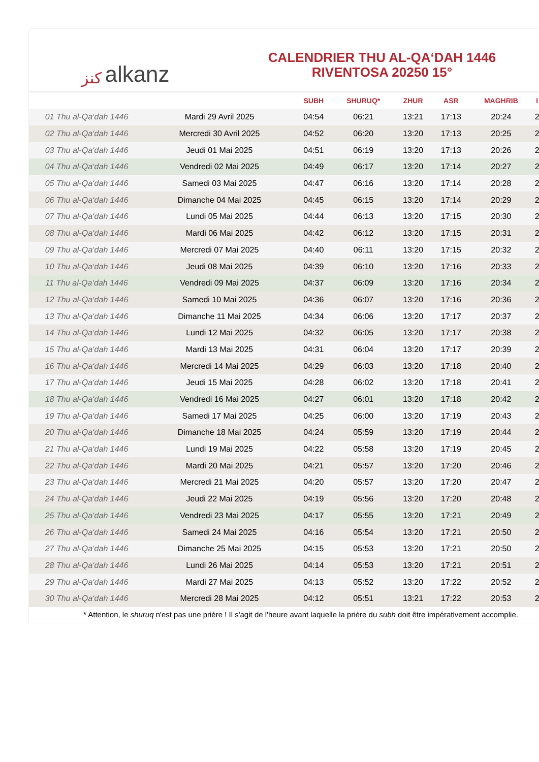ﻛﻨﺰ alkanz
CALENDRIER THU AL-QA‘DAH 1446
RIVENTOSA 20250 15°
| | | SUBH | SHURUQ* | ZHUR | ASR | MAGHRIB | I |
| --- | --- | --- | --- | --- | --- | --- | --- |
| 01 Thu al-Qa‘dah 1446 | Mardi 29 Avril 2025 | 04:54 | 06:21 | 13:21 | 17:13 | 20:24 | 2 |
| 02 Thu al-Qa‘dah 1446 | Mercredi 30 Avril 2025 | 04:52 | 06:20 | 13:20 | 17:13 | 20:25 | 2 |
| 03 Thu al-Qa‘dah 1446 | Jeudi 01 Mai 2025 | 04:51 | 06:19 | 13:20 | 17:13 | 20:26 | 2 |
| 04 Thu al-Qa‘dah 1446 | Vendredi 02 Mai 2025 | 04:49 | 06:17 | 13:20 | 17:14 | 20:27 | 2 |
| 05 Thu al-Qa‘dah 1446 | Samedi 03 Mai 2025 | 04:47 | 06:16 | 13:20 | 17:14 | 20:28 | 2 |
| 06 Thu al-Qa‘dah 1446 | Dimanche 04 Mai 2025 | 04:45 | 06:15 | 13:20 | 17:14 | 20:29 | 2 |
| 07 Thu al-Qa‘dah 1446 | Lundi 05 Mai 2025 | 04:44 | 06:13 | 13:20 | 17:15 | 20:30 | 2 |
| 08 Thu al-Qa‘dah 1446 | Mardi 06 Mai 2025 | 04:42 | 06:12 | 13:20 | 17:15 | 20:31 | 2 |
| 09 Thu al-Qa‘dah 1446 | Mercredi 07 Mai 2025 | 04:40 | 06:11 | 13:20 | 17:15 | 20:32 | 2 |
| 10 Thu al-Qa‘dah 1446 | Jeudi 08 Mai 2025 | 04:39 | 06:10 | 13:20 | 17:16 | 20:33 | 2 |
| 11 Thu al-Qa‘dah 1446 | Vendredi 09 Mai 2025 | 04:37 | 06:09 | 13:20 | 17:16 | 20:34 | 2 |
| 12 Thu al-Qa‘dah 1446 | Samedi 10 Mai 2025 | 04:36 | 06:07 | 13:20 | 17:16 | 20:36 | 2 |
| 13 Thu al-Qa‘dah 1446 | Dimanche 11 Mai 2025 | 04:34 | 06:06 | 13:20 | 17:17 | 20:37 | 2 |
| 14 Thu al-Qa‘dah 1446 | Lundi 12 Mai 2025 | 04:32 | 06:05 | 13:20 | 17:17 | 20:38 | 2 |
| 15 Thu al-Qa‘dah 1446 | Mardi 13 Mai 2025 | 04:31 | 06:04 | 13:20 | 17:17 | 20:39 | 2 |
| 16 Thu al-Qa‘dah 1446 | Mercredi 14 Mai 2025 | 04:29 | 06:03 | 13:20 | 17:18 | 20:40 | 2 |
| 17 Thu al-Qa‘dah 1446 | Jeudi 15 Mai 2025 | 04:28 | 06:02 | 13:20 | 17:18 | 20:41 | 2 |
| 18 Thu al-Qa‘dah 1446 | Vendredi 16 Mai 2025 | 04:27 | 06:01 | 13:20 | 17:18 | 20:42 | 2 |
| 19 Thu al-Qa‘dah 1446 | Samedi 17 Mai 2025 | 04:25 | 06:00 | 13:20 | 17:19 | 20:43 | 2 |
| 20 Thu al-Qa‘dah 1446 | Dimanche 18 Mai 2025 | 04:24 | 05:59 | 13:20 | 17:19 | 20:44 | 2 |
| 21 Thu al-Qa‘dah 1446 | Lundi 19 Mai 2025 | 04:22 | 05:58 | 13:20 | 17:19 | 20:45 | 2 |
| 22 Thu al-Qa‘dah 1446 | Mardi 20 Mai 2025 | 04:21 | 05:57 | 13:20 | 17:20 | 20:46 | 2 |
| 23 Thu al-Qa‘dah 1446 | Mercredi 21 Mai 2025 | 04:20 | 05:57 | 13:20 | 17:20 | 20:47 | 2 |
| 24 Thu al-Qa‘dah 1446 | Jeudi 22 Mai 2025 | 04:19 | 05:56 | 13:20 | 17:20 | 20:48 | 2 |
| 25 Thu al-Qa‘dah 1446 | Vendredi 23 Mai 2025 | 04:17 | 05:55 | 13:20 | 17:21 | 20:49 | 2 |
| 26 Thu al-Qa‘dah 1446 | Samedi 24 Mai 2025 | 04:16 | 05:54 | 13:20 | 17:21 | 20:50 | 2 |
| 27 Thu al-Qa‘dah 1446 | Dimanche 25 Mai 2025 | 04:15 | 05:53 | 13:20 | 17:21 | 20:50 | 2 |
| 28 Thu al-Qa‘dah 1446 | Lundi 26 Mai 2025 | 04:14 | 05:53 | 13:20 | 17:21 | 20:51 | 2 |
| 29 Thu al-Qa‘dah 1446 | Mardi 27 Mai 2025 | 04:13 | 05:52 | 13:20 | 17:22 | 20:52 | 2 |
| 30 Thu al-Qa‘dah 1446 | Mercredi 28 Mai 2025 | 04:12 | 05:51 | 13:21 | 17:22 | 20:53 | 2 |
* Attention, le shuruq n'est pas une prière ! Il s'agit de l'heure avant laquelle la prière du subh doit être impérativement accomplie.